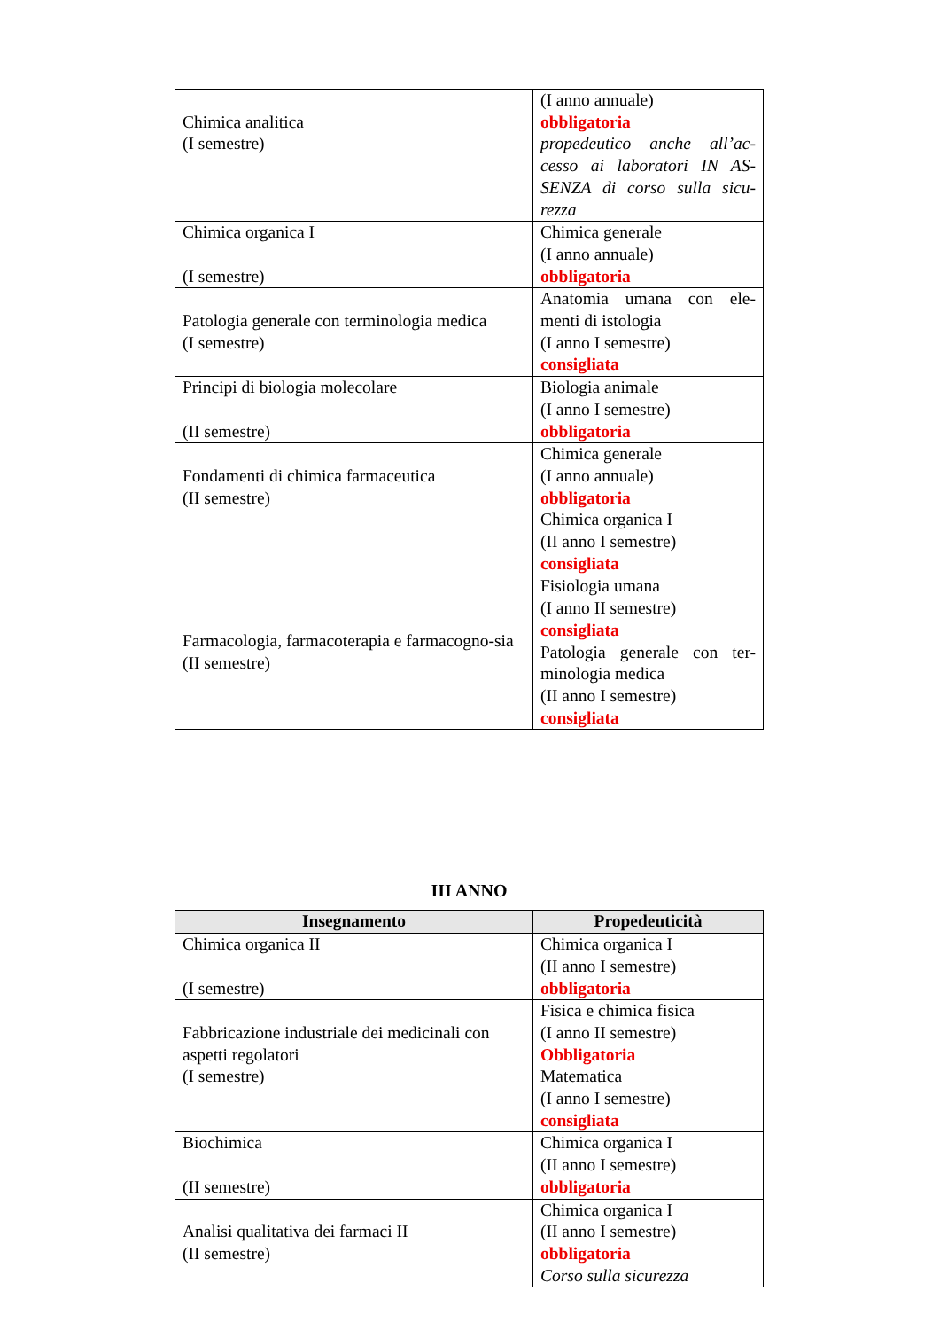| Chimica analitica (I semestre) | (I anno annuale) obbligatoria propedeutico anche all’ac-cesso ai laboratori IN AS-SENZA di corso sulla sicu-rezza |
| Chimica organica I (I semestre) | Chimica generale (I anno annuale) obbligatoria |
| Patologia generale con terminologia medica (I semestre) | Anatomia umana con ele-menti di istologia (I anno I semestre) consigliata |
| Principi di biologia molecolare (II semestre) | Biologia animale (I anno I semestre) obbligatoria |
| Fondamenti di chimica farmaceutica (II semestre) | Chimica generale (I anno annuale) obbligatoria Chimica organica I (II anno I semestre) consigliata |
| Farmacologia, farmacoterapia e farmacogno-sia (II semestre) | Fisiologia umana (I anno II semestre) consigliata Patologia generale con ter-minologia medica (II anno I semestre) consigliata |
III ANNO
| Insegnamento | Propedeuticità |
| --- | --- |
| Chimica organica II (I semestre) | Chimica organica I (II anno I semestre) obbligatoria |
| Fabbricazione industriale dei medicinali con aspetti regolatori (I semestre) | Fisica e chimica fisica (I anno II semestre) Obbligatoria Matematica (I anno I semestre) consigliata |
| Biochimica (II semestre) | Chimica organica I (II anno I semestre) obbligatoria |
| Analisi qualitativa dei farmaci II (II semestre) | Chimica organica I (II anno I semestre) obbligatoria Corso sulla sicurezza |